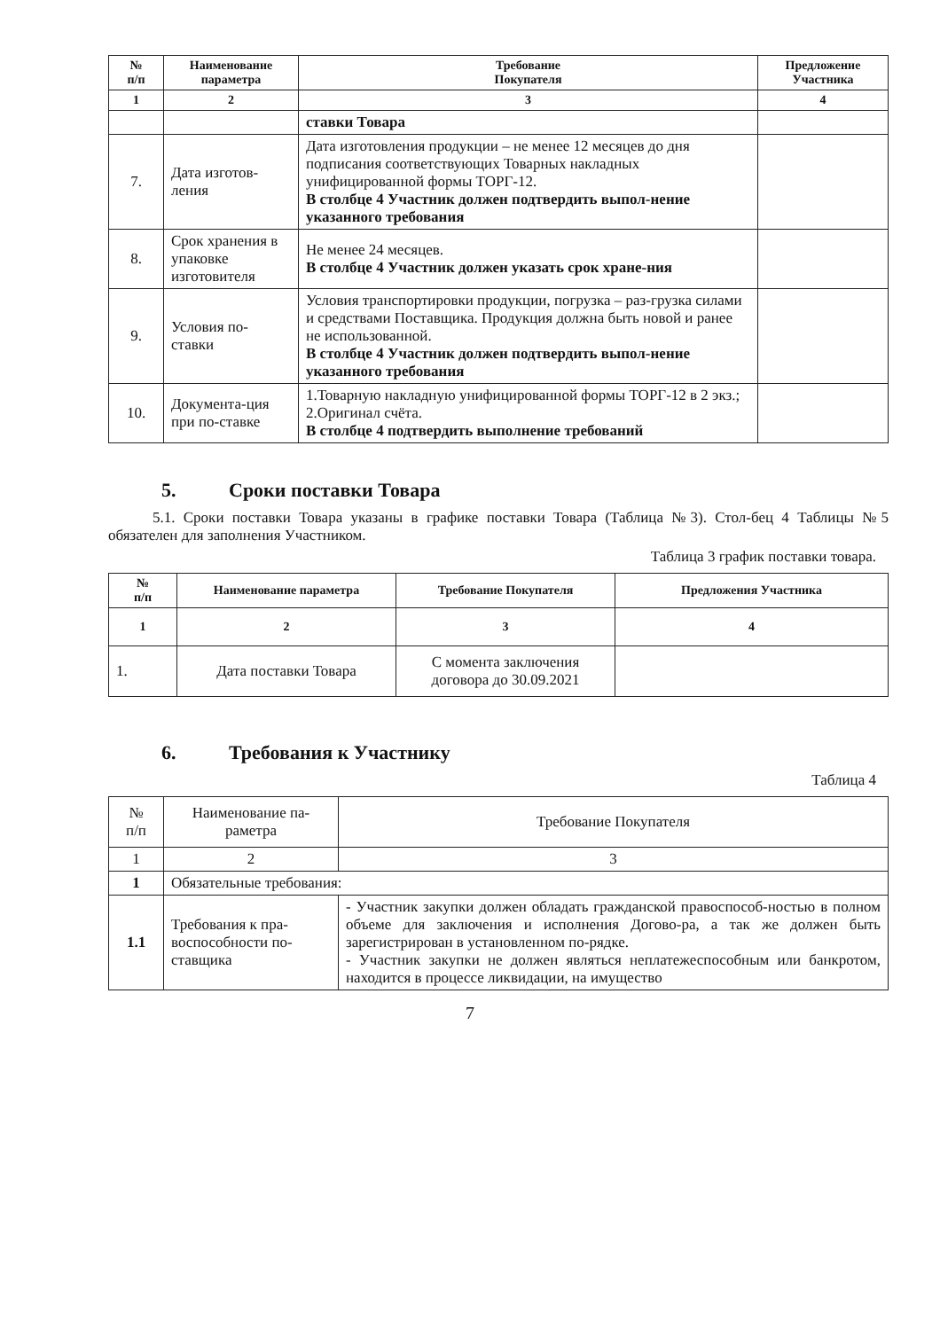| № п/п | Наименование параметра | Требование Покупателя | Предложение Участника |
| --- | --- | --- | --- |
| 1 | 2 | 3 | 4 |
| | | ставки Товара | |
| 7. | Дата изготов-ления | Дата изготовления продукции – не менее 12 месяцев до дня подписания соответствующих Товарных накладных унифицированной формы ТОРГ-12. В столбце 4 Участник должен подтвердить выпол-нение указанного требования | |
| 8. | Срок хранения в упаковке изготовителя | Не менее 24 месяцев. В столбце 4 Участник должен указать срок хране-ния | |
| 9. | Условия по-ставки | Условия транспортировки продукции, погрузка – раз-грузка силами и средствами Поставщика. Продукция должна быть новой и ранее не использованной. В столбце 4 Участник должен подтвердить выпол-нение указанного требования | |
| 10. | Документа-ция при по-ставке | 1.Товарную накладную унифицированной формы ТОРГ-12 в 2 экз.; 2.Оригинал счёта. В столбце 4 подтвердить выполнение требований | |
5. Сроки поставки Товара
5.1. Сроки поставки Товара указаны в графике поставки Товара (Таблица №3). Стол-бец 4 Таблицы №5 обязателен для заполнения Участником.
Таблица 3 график поставки товара.
| № п/п | Наименование параметра | Требование Покупателя | Предложения Участника |
| --- | --- | --- | --- |
| 1 | 2 | 3 | 4 |
| 1. | Дата поставки Товара | С момента заключения договора до 30.09.2021 | |
6. Требования к Участнику
Таблица 4
| № п/п | Наименование па-раметра | Требование Покупателя |
| 1 | 2 | 3 |
| 1 | Обязательные требования: | |
| 1.1 | Требования к пра-воспособности по-ставщика | - Участник закупки должен обладать гражданской правоспособ-ностью в полном объеме для заключения и исполнения Догово-ра, а так же должен быть зарегистрирован в установленном по-рядке. - Участник закупки не должен являться неплатежеспособным или банкротом, находится в процессе ликвидации, на имущество |
7